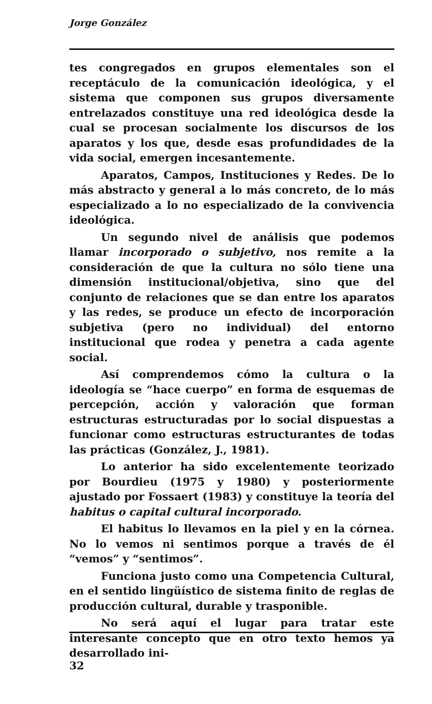Jorge González
tes congregados en grupos elementales son el receptáculo de la comunicación ideológica, y el sistema que componen sus grupos diversamente entrelazados constituye una red ideológica desde la cual se procesan socialmente los discursos de los aparatos y los que, desde esas profundidades de la vida social, emergen incesantemente.
Aparatos, Campos, Instituciones y Redes. De lo más abstracto y general a lo más concreto, de lo más especializado a lo no especializado de la convivencia ideológica.
Un segundo nivel de análisis que podemos llamar incorporado o subjetivo, nos remite a la consideración de que la cultura no sólo tiene una dimensión institucional/objetiva, sino que del conjunto de relaciones que se dan entre los aparatos y las redes, se produce un efecto de incorporación subjetiva (pero no individual) del entorno institucional que rodea y penetra a cada agente social.
Así comprendemos cómo la cultura o la ideología se “hace cuerpo” en forma de esquemas de percepción, acción y valoración que forman estructuras estructuradas por lo social dispuestas a funcionar como estructuras estructurantes de todas las prácticas (González, J., 1981).
Lo anterior ha sido excelentemente teorizado por Bourdieu (1975 y 1980) y posteriormente ajustado por Fossaert (1983) y constituye la teoría del habitus o capital cultural incorporado.
El habitus lo llevamos en la piel y en la córnea. No lo vemos ni sentimos porque a través de él “vemos” y “sentimos”.
Funciona justo como una Competencia Cultural, en el sentido lingüístico de sistema finito de reglas de producción cultural, durable y trasponible.
No será aquí el lugar para tratar este interesante concepto que en otro texto hemos ya desarrollado ini-
32